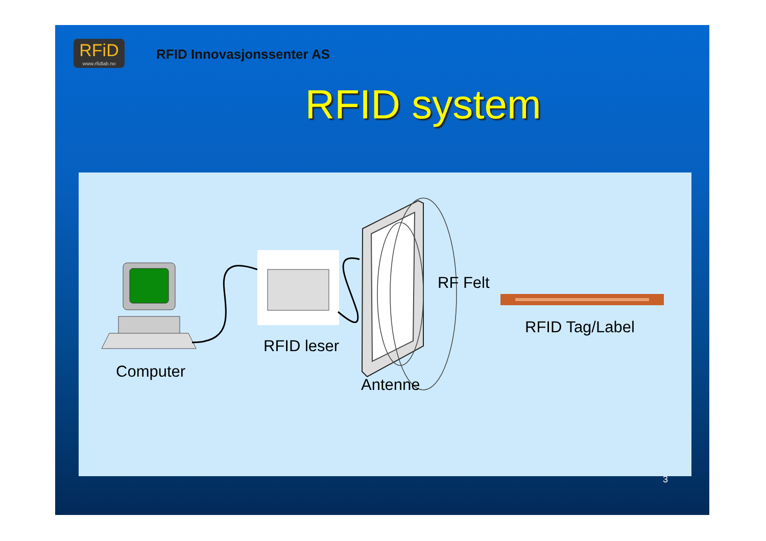RFiD
www.rfidlab.no
RFID Innovasjonssenter AS
RFID system
Computer
RFID leser
Antenne
RF Felt
RFID Tag/Label
3